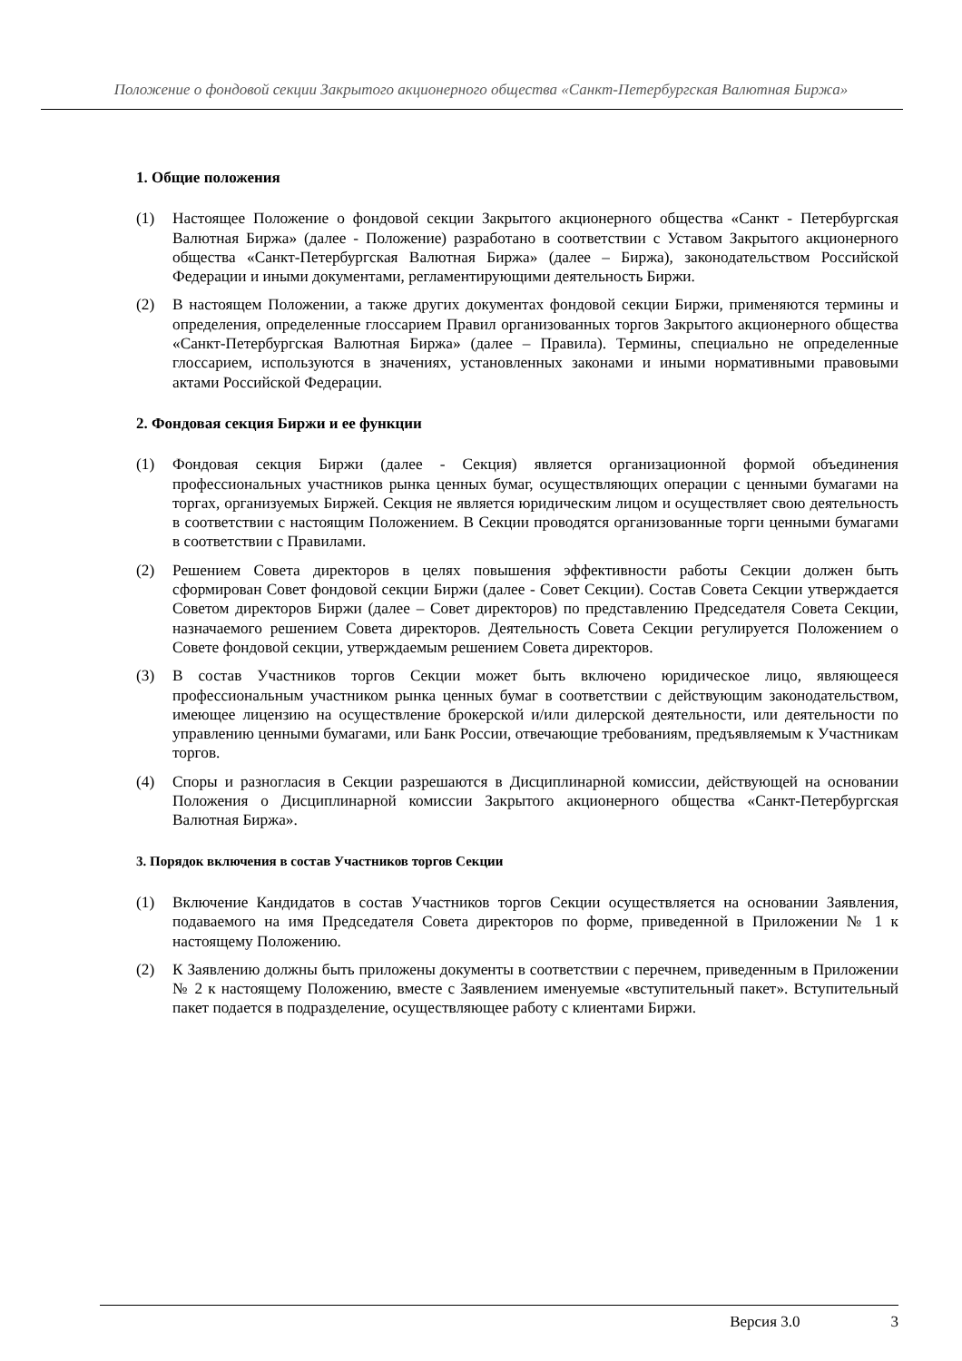Положение о фондовой секции Закрытого акционерного общества «Санкт-Петербургская Валютная Биржа»
1. Общие положения
(1) Настоящее Положение о фондовой секции Закрытого акционерного общества «Санкт - Петербургская Валютная Биржа» (далее - Положение) разработано в соответствии с Уставом Закрытого акционерного общества «Санкт-Петербургская Валютная Биржа» (далее – Биржа), законодательством Российской Федерации и иными документами, регламентирующими деятельность Биржи.
(2) В настоящем Положении, а также других документах фондовой секции Биржи, применяются термины и определения, определенные глоссарием Правил организованных торгов Закрытого акционерного общества «Санкт-Петербургская Валютная Биржа» (далее – Правила). Термины, специально не определенные глоссарием, используются в значениях, установленных законами и иными нормативными правовыми актами Российской Федерации.
2. Фондовая секция Биржи и ее функции
(1) Фондовая секция Биржи (далее - Секция) является организационной формой объединения профессиональных участников рынка ценных бумаг, осуществляющих операции с ценными бумагами на торгах, организуемых Биржей. Секция не является юридическим лицом и осуществляет свою деятельность в соответствии с настоящим Положением. В Секции проводятся организованные торги ценными бумагами в соответствии с Правилами.
(2) Решением Совета директоров в целях повышения эффективности работы Секции должен быть сформирован Совет фондовой секции Биржи (далее - Совет Секции). Состав Совета Секции утверждается Советом директоров Биржи (далее – Совет директоров) по представлению Председателя Совета Секции, назначаемого решением Совета директоров. Деятельность Совета Секции регулируется Положением о Совете фондовой секции, утверждаемым решением Совета директоров.
(3) В состав Участников торгов Секции может быть включено юридическое лицо, являющееся профессиональным участником рынка ценных бумаг в соответствии с действующим законодательством, имеющее лицензию на осуществление брокерской и/или дилерской деятельности, или деятельности по управлению ценными бумагами, или Банк России, отвечающие требованиям, предъявляемым к Участникам торгов.
(4) Споры и разногласия в Секции разрешаются в Дисциплинарной комиссии, действующей на основании Положения о Дисциплинарной комиссии Закрытого акционерного общества «Санкт-Петербургская Валютная Биржа».
3. Порядок включения в состав Участников торгов Секции
(1) Включение Кандидатов в состав Участников торгов Секции осуществляется на основании Заявления, подаваемого на имя Председателя Совета директоров по форме, приведенной в Приложении № 1 к настоящему Положению.
(2) К Заявлению должны быть приложены документы в соответствии с перечнем, приведенным в Приложении № 2 к настоящему Положению, вместе с Заявлением именуемые «вступительный пакет». Вступительный пакет подается в подразделение, осуществляющее работу с клиентами Биржи.
Версия 3.0 3